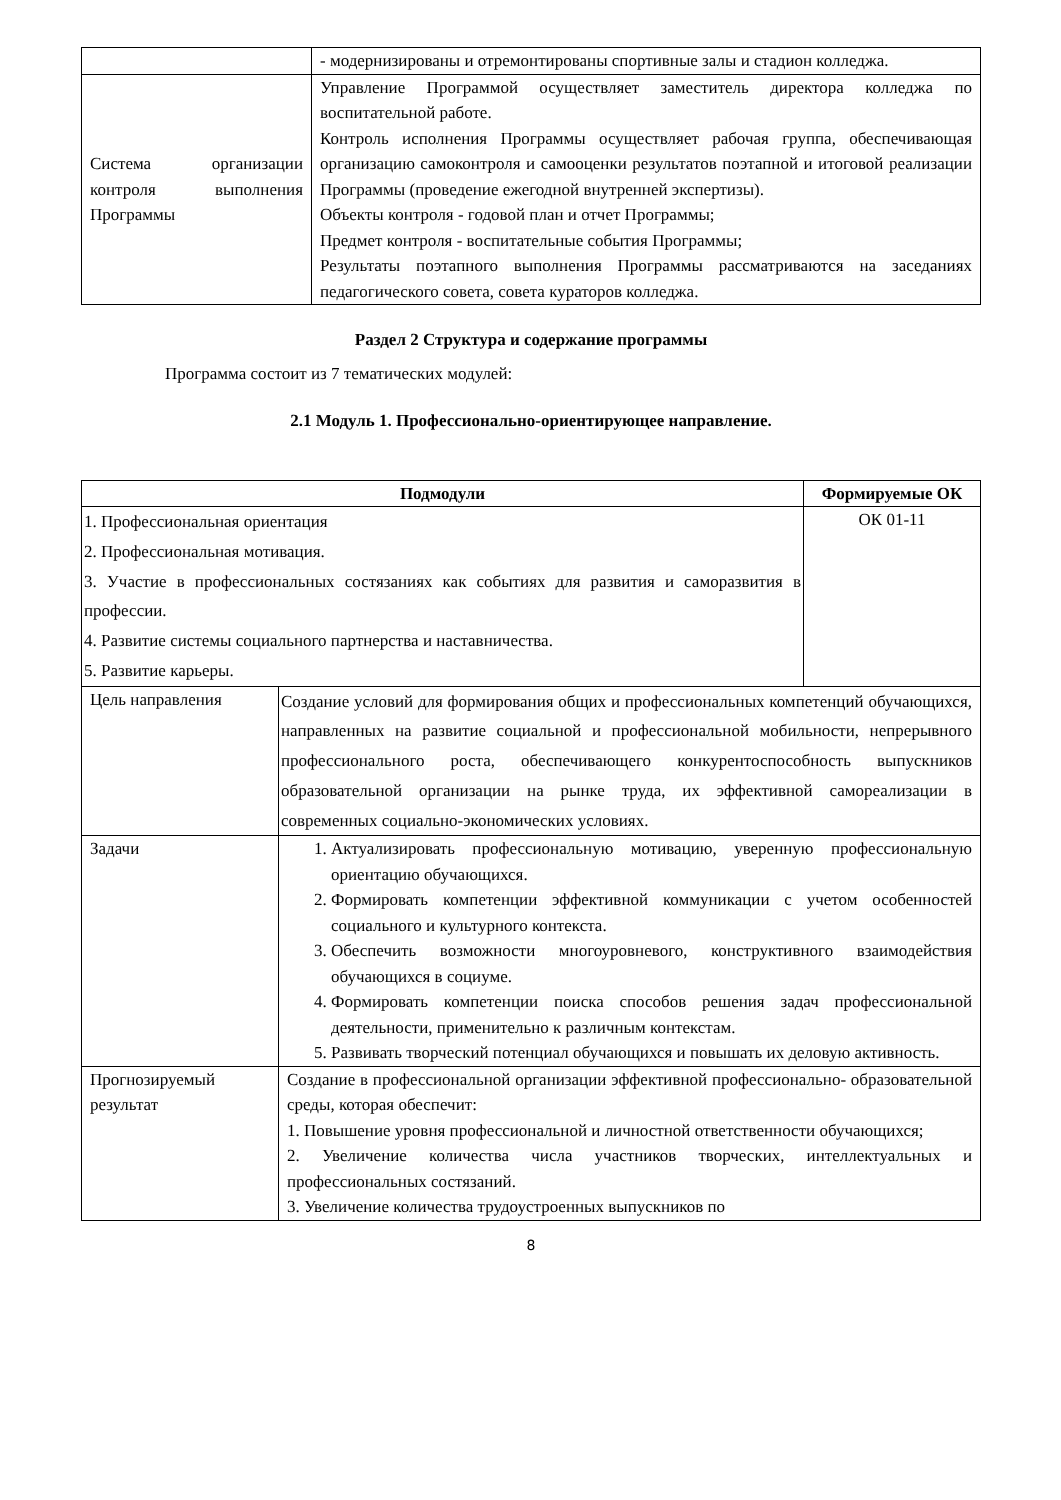| | - модернизированы и отремонтированы спортивные залы и стадион колледжа. |
| Система организации контроля выполнения Программы | Управление Программой осуществляет заместитель директора колледжа по воспитательной работе. Контроль исполнения Программы осуществляет рабочая группа, обеспечивающая организацию самоконтроля и самооценки результатов поэтапной и итоговой реализации Программы (проведение ежегодной внутренней экспертизы). Объекты контроля - годовой план и отчет Программы; Предмет контроля - воспитательные события Программы; Результаты поэтапного выполнения Программы рассматриваются на заседаниях педагогического совета, совета кураторов колледжа. |
Раздел 2 Структура и содержание программы
Программа состоит из 7 тематических модулей:
2.1 Модуль 1. Профессионально-ориентирующее направление.
| Подмодули | | Формируемые ОК |
| --- | --- | --- |
| 1. Профессиональная ориентация 2. Профессиональная мотивация. 3. Участие в профессиональных состязаниях как событиях для развития и саморазвития в профессии. 4. Развитие системы социального партнерства и наставничества. 5. Развитие карьеры. | | ОК 01-11 |
| Цель направления | Создание условий для формирования общих и профессиональных компетенций обучающихся, направленных на развитие социальной и профессиональной мобильности, непрерывного профессионального роста, обеспечивающего конкурентоспособность выпускников образовательной организации на рынке труда, их эффективной самореализации в современных социально-экономических условиях. | |
| Задачи | 1. Актуализировать профессиональную мотивацию, уверенную профессиональную ориентацию обучающихся. 2. Формировать компетенции эффективной коммуникации с учетом особенностей социального и культурного контекста. 3. Обеспечить возможности многоуровневого, конструктивного взаимодействия обучающихся в социуме. 4. Формировать компетенции поиска способов решения задач профессиональной деятельности, применительно к различным контекстам. 5. Развивать творческий потенциал обучающихся и повышать их деловую активность. | |
| Прогнозируемый результат | Создание в профессиональной организации эффективной профессионально- образовательной среды, которая обеспечит: 1. Повышение уровня профессиональной и личностной ответственности обучающихся; 2. Увеличение количества числа участников творческих, интеллектуальных и профессиональных состязаний. 3. Увеличение количества трудоустроенных выпускников по | |
8